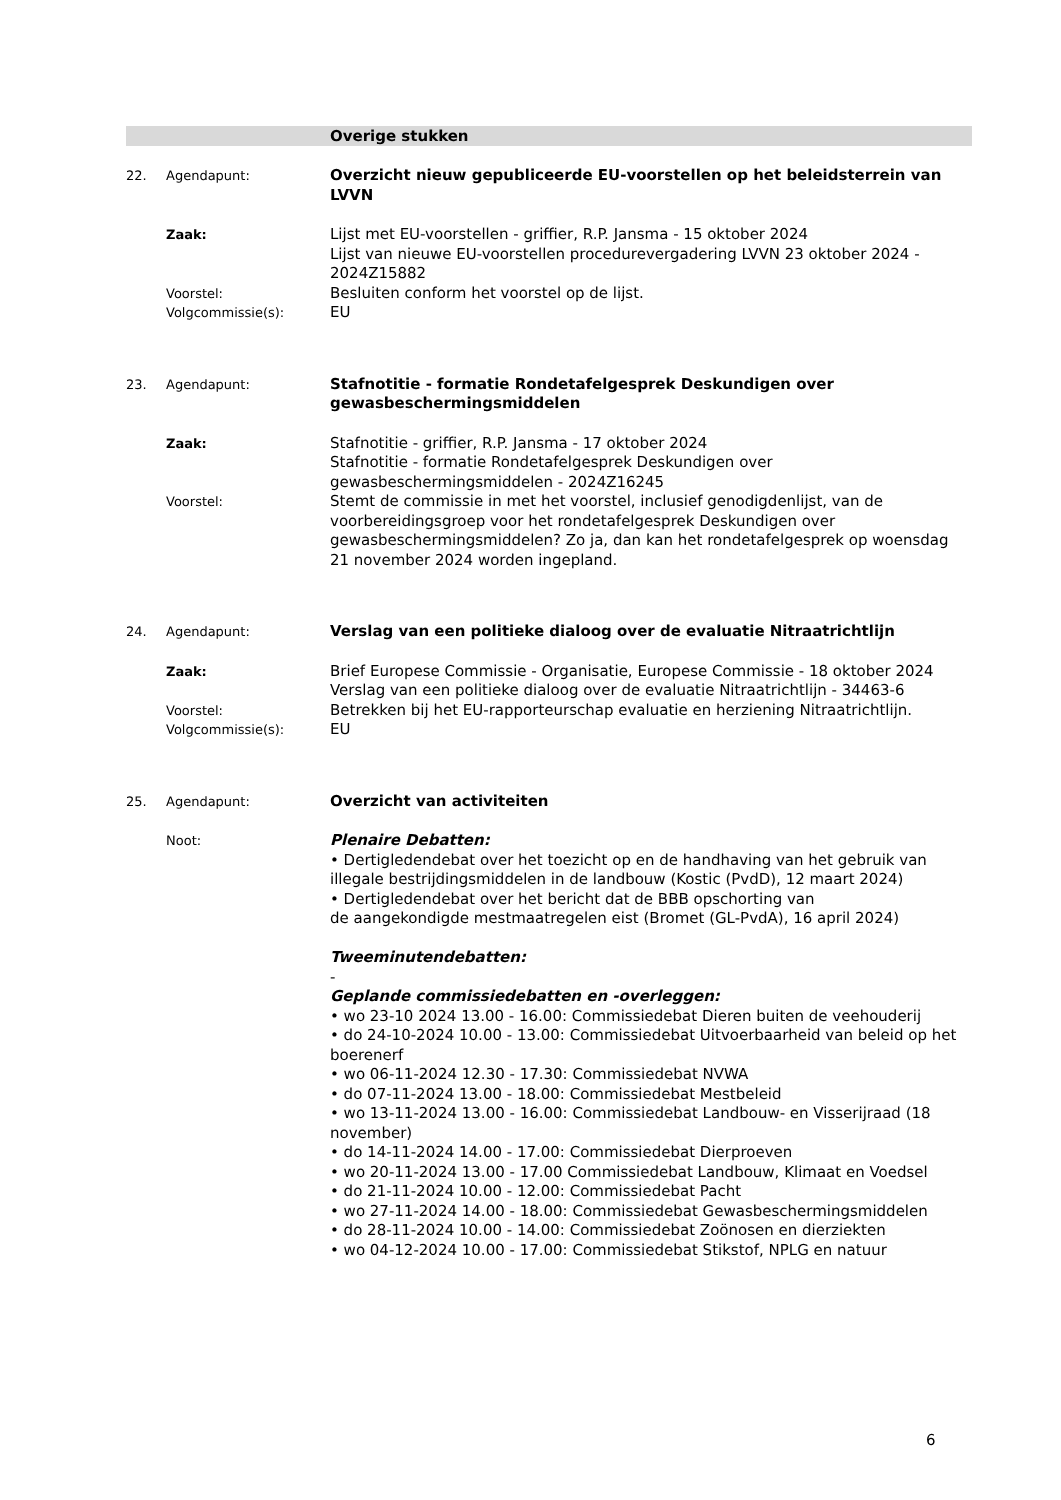Overige stukken
22. Agendapunt:
Overzicht nieuw gepubliceerde EU-voorstellen op het beleidsterrein van LVVN
Zaak:
Lijst met EU-voorstellen - griffier, R.P. Jansma - 15 oktober 2024
Lijst van nieuwe EU-voorstellen procedurevergadering LVVN 23 oktober 2024 - 2024Z15882
Voorstel:
Besluiten conform het voorstel op de lijst.
Volgcommissie(s):
EU
23. Agendapunt:
Stafnotitie - formatie Rondetafelgesprek Deskundigen over gewasbeschermingsmiddelen
Zaak:
Stafnotitie - griffier, R.P. Jansma - 17 oktober 2024
Stafnotitie - formatie Rondetafelgesprek Deskundigen over gewasbeschermingsmiddelen - 2024Z16245
Voorstel:
Stemt de commissie in met het voorstel, inclusief genodigdenlijst, van de voorbereidingsgroep voor het rondetafelgesprek Deskundigen over gewasbeschermingsmiddelen? Zo ja, dan kan het rondetafelgesprek op woensdag 21 november 2024 worden ingepland.
24. Agendapunt:
Verslag van een politieke dialoog over de evaluatie Nitraatrichtlijn
Zaak:
Brief Europese Commissie - Organisatie, Europese Commissie - 18 oktober 2024
Verslag van een politieke dialoog over de evaluatie Nitraatrichtlijn - 34463-6
Voorstel:
Betrekken bij het EU-rapporteurschap evaluatie en herziening Nitraatrichtlijn.
Volgcommissie(s):
EU
25. Agendapunt:
Overzicht van activiteiten
Noot:
Plenaire Debatten:
• Dertigledendebat over het toezicht op en de handhaving van het gebruik van illegale bestrijdingsmiddelen in de landbouw (Kostic (PvdD), 12 maart 2024)
• Dertigledendebat over het bericht dat de BBB opschorting van
de aangekondigde mestmaatregelen eist (Bromet (GL-PvdA), 16 april 2024)
Tweeminutendebatten:
-
Geplande commissiedebatten en -overleggen:
• wo 23-10 2024 13.00 - 16.00: Commissiedebat Dieren buiten de veehouderij
• do 24-10-2024 10.00 - 13.00: Commissiedebat Uitvoerbaarheid van beleid op het boerenerf
• wo 06-11-2024 12.30 - 17.30: Commissiedebat NVWA
• do 07-11-2024 13.00 - 18.00: Commissiedebat Mestbeleid
• wo 13-11-2024 13.00 - 16.00: Commissiedebat Landbouw- en Visserijraad (18 november)
• do 14-11-2024 14.00 - 17.00: Commissiedebat Dierproeven
• wo 20-11-2024 13.00 - 17.00 Commissiedebat Landbouw, Klimaat en Voedsel
• do 21-11-2024 10.00 - 12.00: Commissiedebat Pacht
• wo 27-11-2024 14.00 - 18.00: Commissiedebat Gewasbeschermingsmiddelen
• do 28-11-2024 10.00 - 14.00: Commissiedebat Zoönosen en dierziekten
• wo 04-12-2024 10.00 - 17.00: Commissiedebat Stikstof, NPLG en natuur
6